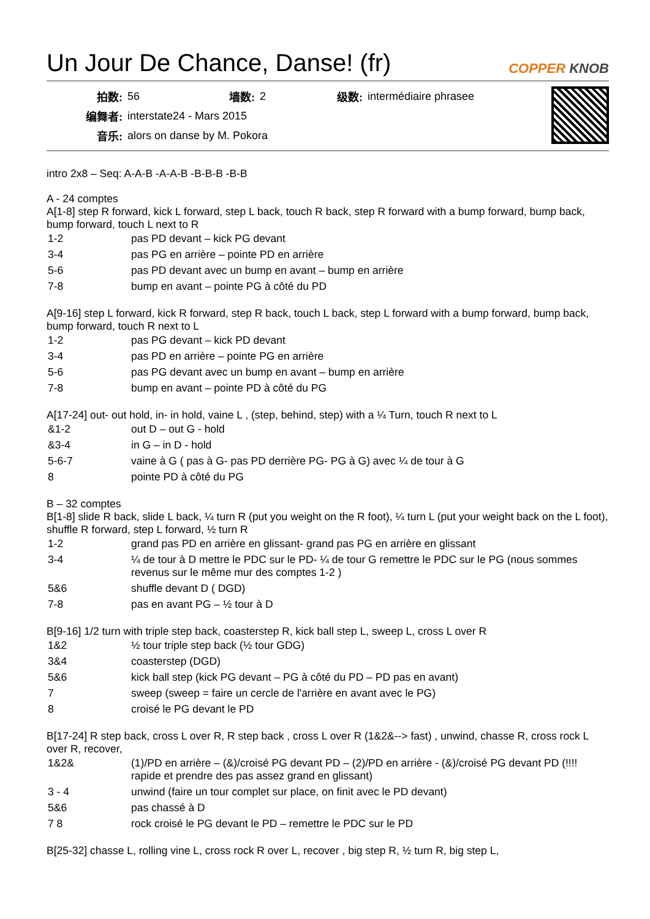Un Jour De Chance, Danse! (fr)
COPPER KNOB
| 拍数: | 56 | 墙数: | 2 | 级数: | intermédiaire phrasee |
| 编舞者: | interstate24 - Mars 2015 | | | | |
| 音乐: | alors on danse by M. Pokora | | | | |
intro 2x8 – Seq: A-A-B -A-A-B -B-B-B -B-B
A - 24 comptes
A[1-8] step R forward, kick L forward, step L back, touch R back, step R forward with a bump forward, bump back, bump forward, touch L next to R
| 1-2 | pas PD devant – kick PG devant |
| 3-4 | pas PG en arrière – pointe PD en arrière |
| 5-6 | pas PD devant avec un bump en avant – bump en arrière |
| 7-8 | bump en avant – pointe PG à côté du PD |
A[9-16] step L forward, kick R forward, step R back, touch L back, step L forward with a bump forward, bump back, bump forward, touch R next to L
| 1-2 | pas PG devant – kick PD devant |
| 3-4 | pas PD en arrière – pointe PG en arrière |
| 5-6 | pas PG devant avec un bump en avant – bump en arrière |
| 7-8 | bump en avant – pointe PD à côté du PG |
A[17-24] out- out hold, in- in hold, vaine L , (step, behind, step) with a ¼ Turn, touch R next to L
| &1-2 | out D – out G - hold |
| &3-4 | in G – in D - hold |
| 5-6-7 | vaine à G ( pas à G- pas PD derrière PG- PG à G) avec ¼ de tour à G |
| 8 | pointe PD à côté du PG |
B – 32 comptes
B[1-8] slide R back, slide L back, ¼ turn R (put you weight on the R foot), ¼ turn L (put your weight back on the L foot), shuffle R forward, step L forward, ½ turn R
| 1-2 | grand pas PD en arrière en glissant- grand pas PG en arrière en glissant |
| 3-4 | ¼ de tour à D mettre le PDC sur le PD- ¼ de tour G remettre le PDC sur le PG (nous sommes revenus sur le même mur des comptes 1-2 ) |
| 5&6 | shuffle devant D ( DGD) |
| 7-8 | pas en avant PG – ½ tour à D |
B[9-16] 1/2 turn with triple step back, coasterstep R, kick ball step L, sweep L, cross L over R
| 1&2 | ½ tour triple step back (½ tour GDG) |
| 3&4 | coasterstep (DGD) |
| 5&6 | kick ball step (kick PG devant – PG à côté du PD – PD pas en avant) |
| 7 | sweep (sweep = faire un cercle de l'arrière en avant avec le PG) |
| 8 | croisé le PG devant le PD |
B[17-24] R step back, cross L over R, R step back , cross L over R (1&2&--> fast) , unwind, chasse R, cross rock L over R, recover,
| 1&2& | (1)/PD en arrière – (&)/croisé PG devant PD – (2)/PD en arrière - (&)/croisé PG devant PD (!!!! rapide et prendre des pas assez grand en glissant) |
| 3 - 4 | unwind (faire un tour complet sur place, on finit avec le PD devant) |
| 5&6 | pas chassé à D |
| 7 8 | rock croisé le PG devant le PD – remettre le PDC sur le PD |
B[25-32] chasse L, rolling vine L, cross rock R over L, recover , big step R, ½ turn R, big step L,